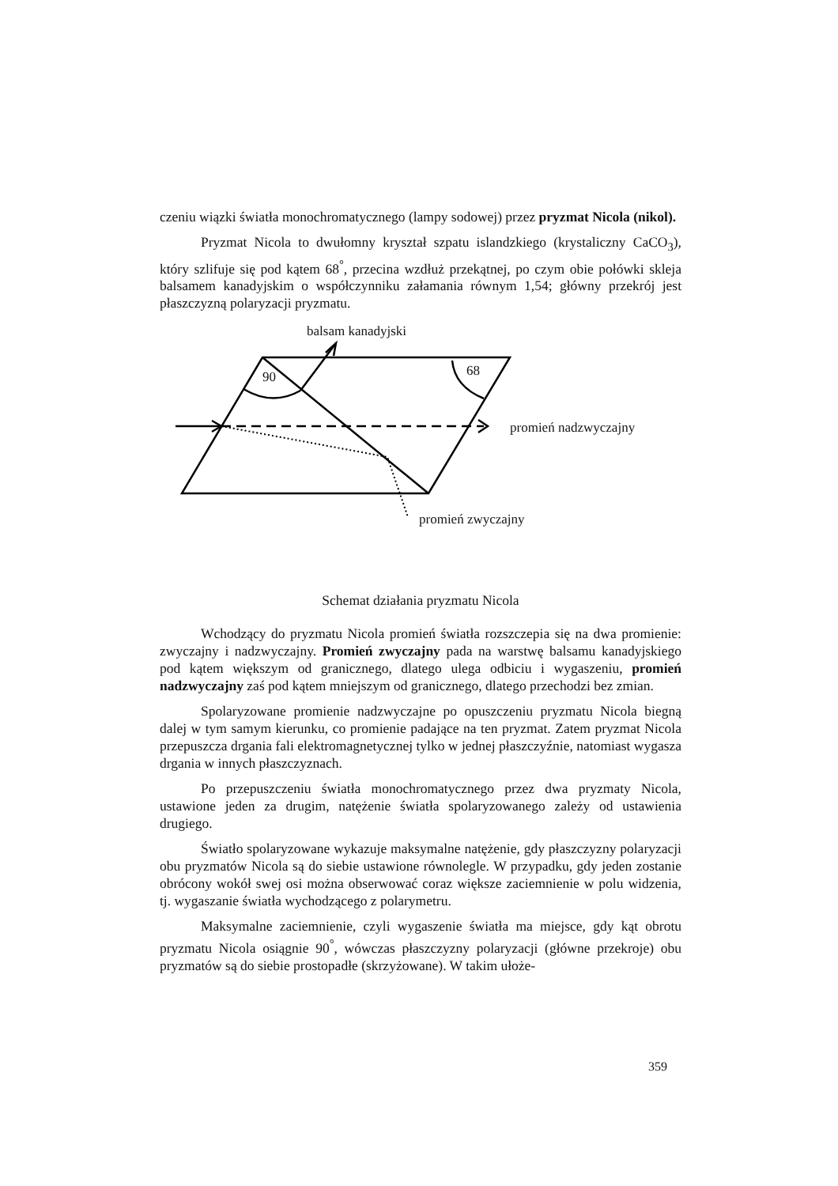czeniu wiązki światła monochromatycznego (lampy sodowej) przez pryzmat Nicola (nikol).
Pryzmat Nicola to dwułomny kryształ szpatu islandzkiego (krystaliczny CaCO<sub>3</sub>), który szlifuje się pod kątem 68<sup>°</sup>, przecina wzdłuż przekątnej, po czym obie połówki skleja balsamem kanadyjskim o współczynniku załamania równym 1,54; główny przekrój jest płaszczyzną polaryzacji pryzmatu.
90
68
balsam kanadyjski
promień nadzwyczajny
promień zwyczajny
Schemat działania pryzmatu Nicola
Wchodzący do pryzmatu Nicola promień światła rozszczepia się na dwa promienie: zwyczajny i nadzwyczajny. Promień zwyczajny pada na warstwę balsamu kanadyjskiego pod kątem większym od granicznego, dlatego ulega odbiciu i wygaszeniu, promień nadzwyczajny zaś pod kątem mniejszym od granicznego, dlatego przechodzi bez zmian.
Spolaryzowane promienie nadzwyczajne po opuszczeniu pryzmatu Nicola biegną dalej w tym samym kierunku, co promienie padające na ten pryzmat. Zatem pryzmat Nicola przepuszcza drgania fali elektromagnetycznej tylko w jednej płaszczyźnie, natomiast wygasza drgania w innych płaszczyznach.
Po przepuszczeniu światła monochromatycznego przez dwa pryzmaty Nicola, ustawione jeden za drugim, natężenie światła spolaryzowanego zależy od ustawienia drugiego.
Światło spolaryzowane wykazuje maksymalne natężenie, gdy płaszczyzny polaryzacji obu pryzmatów Nicola są do siebie ustawione równolegle. W przypadku, gdy jeden zostanie obrócony wokół swej osi można obserwować coraz większe zaciemnienie w polu widzenia, tj. wygaszanie światła wychodzącego z polarymetru.
Maksymalne zaciemnienie, czyli wygaszenie światła ma miejsce, gdy kąt obrotu pryzmatu Nicola osiągnie 90<sup>°</sup>, wówczas płaszczyzny polaryzacji (główne przekroje) obu pryzmatów są do siebie prostopadłe (skrzyżowane). W takim ułoże-
359